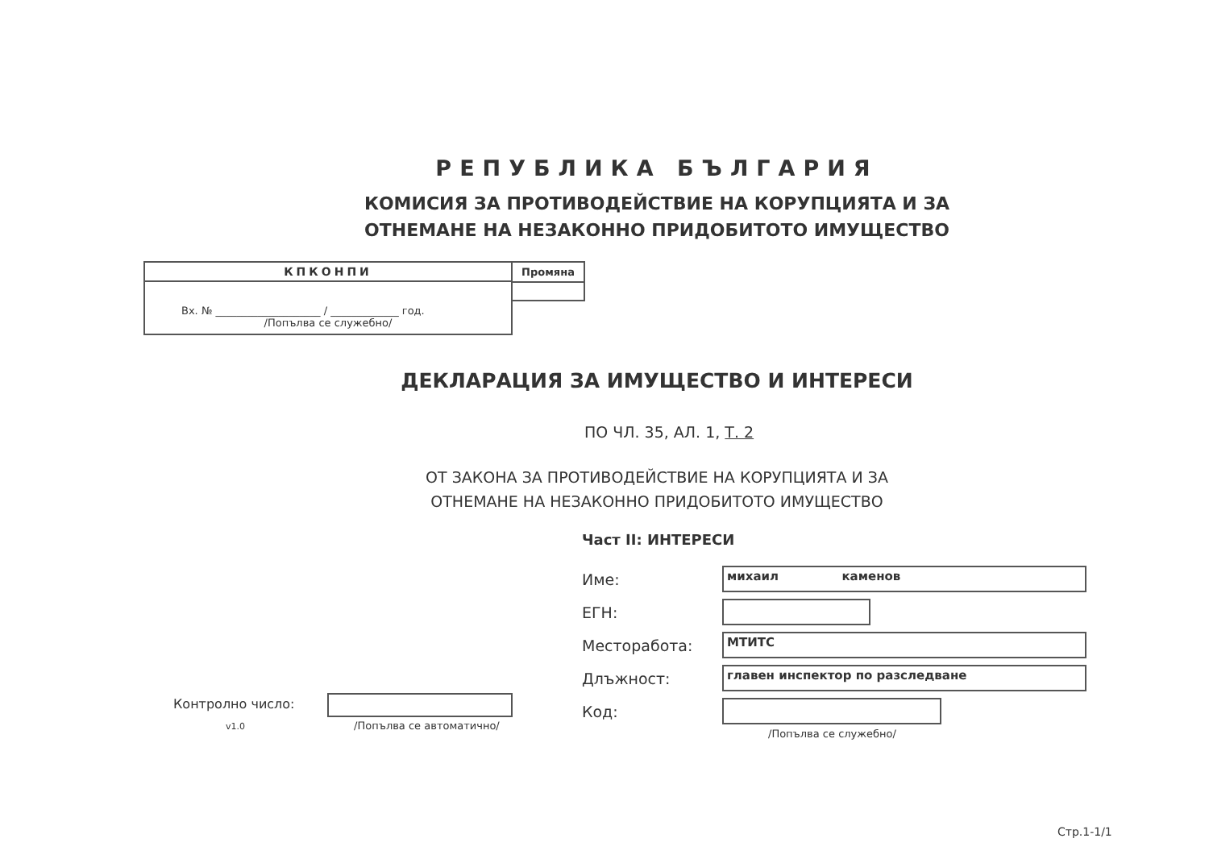РЕПУБЛИКА БЪЛГАРИЯ
КОМИСИЯ ЗА ПРОТИВОДЕЙСТВИЕ НА КОРУПЦИЯТА И ЗА
ОТНЕМАНЕ НА НЕЗАКОННО ПРИДОБИТОТО ИМУЩЕСТВО
КПКОНПИ
Вх. № ____________________ / _____________ год.
/Попълва се служебно/
Промяна
ДЕКЛАРАЦИЯ ЗА ИМУЩЕСТВО И ИНТЕРЕСИ
ПО ЧЛ. 35, АЛ. 1, Т. 2
ОТ ЗАКОНА ЗА ПРОТИВОДЕЙСТВИЕ НА КОРУПЦИЯТА И ЗА
ОТНЕМАНЕ НА НЕЗАКОННО ПРИДОБИТОТО ИМУЩЕСТВО
Част II: ИНТЕРЕСИ
Име:
михаил каменов
ЕГН:
Месторабота:
МТИТС
Длъжност:
главен инспектор по разследване
Код:
/Попълва се служебно/
Контролно число:
v1.0 /Попълва се автоматично/
Стр.1-1/1